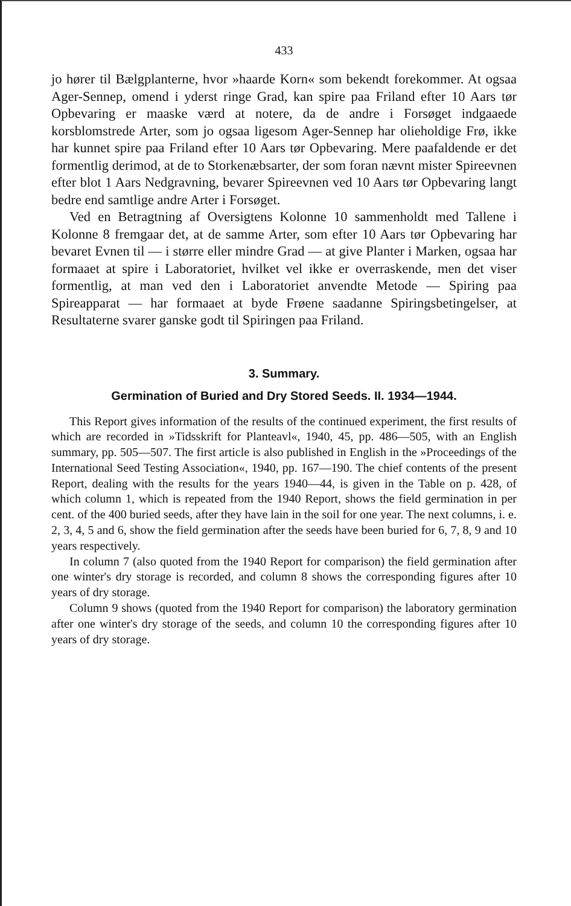433
jo hører til Bælgplanterne, hvor »haarde Korn« som bekendt forekommer. At ogsaa Ager-Sennep, omend i yderst ringe Grad, kan spire paa Friland efter 10 Aars tør Opbevaring er maaske værd at notere, da de andre i Forsøget indgaaede korsblomstrede Arter, som jo ogsaa ligesom Ager-Sennep har olieholdige Frø, ikke har kunnet spire paa Friland efter 10 Aars tør Opbevaring. Mere paafaldende er det formentlig derimod, at de to Storkenæbsarter, der som foran nævnt mister Spireevnen efter blot 1 Aars Nedgravning, bevarer Spireevnen ved 10 Aars tør Opbevaring langt bedre end samtlige andre Arter i Forsøget.
Ved en Betragtning af Oversigtens Kolonne 10 sammenholdt med Tallene i Kolonne 8 fremgaar det, at de samme Arter, som efter 10 Aars tør Opbevaring har bevaret Evnen til — i større eller mindre Grad — at give Planter i Marken, ogsaa har formaaet at spire i Laboratoriet, hvilket vel ikke er overraskende, men det viser formentlig, at man ved den i Laboratoriet anvendte Metode — Spiring paa Spireapparat — har formaaet at byde Frøene saadanne Spiringsbetingelser, at Resultaterne svarer ganske godt til Spiringen paa Friland.
3. Summary.
Germination of Buried and Dry Stored Seeds. II. 1934—1944.
This Report gives information of the results of the continued experiment, the first results of which are recorded in »Tidsskrift for Planteavl«, 1940, 45, pp. 486—505, with an English summary, pp. 505—507. The first article is also published in English in the »Proceedings of the International Seed Testing Association«, 1940, pp. 167—190. The chief contents of the present Report, dealing with the results for the years 1940—44, is given in the Table on p. 428, of which column 1, which is repeated from the 1940 Report, shows the field germination in per cent. of the 400 buried seeds, after they have lain in the soil for one year. The next columns, i. e. 2, 3, 4, 5 and 6, show the field germination after the seeds have been buried for 6, 7, 8, 9 and 10 years respectively.
In column 7 (also quoted from the 1940 Report for comparison) the field germination after one winter's dry storage is recorded, and column 8 shows the corresponding figures after 10 years of dry storage.
Column 9 shows (quoted from the 1940 Report for comparison) the laboratory germination after one winter's dry storage of the seeds, and column 10 the corresponding figures after 10 years of dry storage.